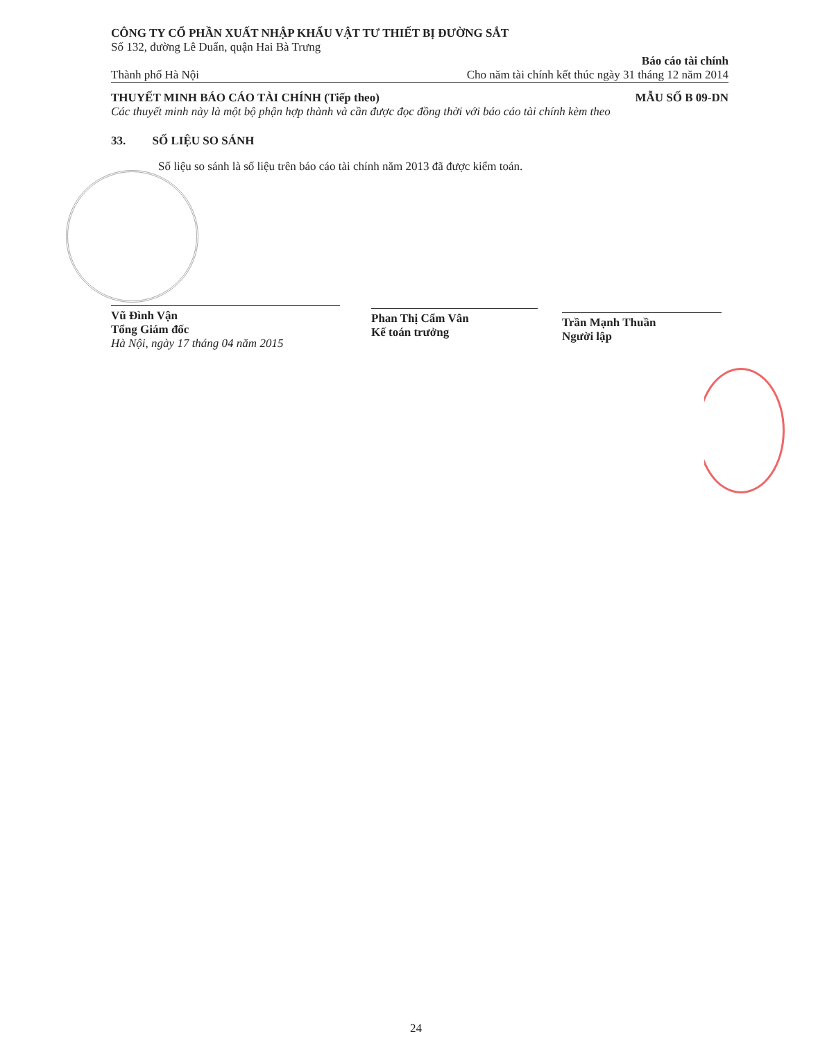CÔNG TY CỔ PHẦN XUẤT NHẬP KHẨU VẬT TƯ THIẾT BỊ ĐƯỜNG SẮT
Số 132, đường Lê Duẩn, quận Hai Bà Trưng
Thành phố Hà Nội Báo cáo tài chính
Cho năm tài chính kết thúc ngày 31 tháng 12 năm 2014
THUYẾT MINH BÁO CÁO TÀI CHÍNH (Tiếp theo) MẪU SỐ B 09-DN
Các thuyết minh này là một bộ phận hợp thành và cần được đọc đồng thời với báo cáo tài chính kèm theo
33. SỐ LIỆU SO SÁNH
Số liệu so sánh là số liệu trên báo cáo tài chính năm 2013 đã được kiểm toán.
Vũ Đình Vận
Tổng Giám đốc
Hà Nội, ngày 17 tháng 04 năm 2015
Phan Thị Cẩm Vân
Kế toán trưởng
Trần Mạnh Thuần
Người lập
24